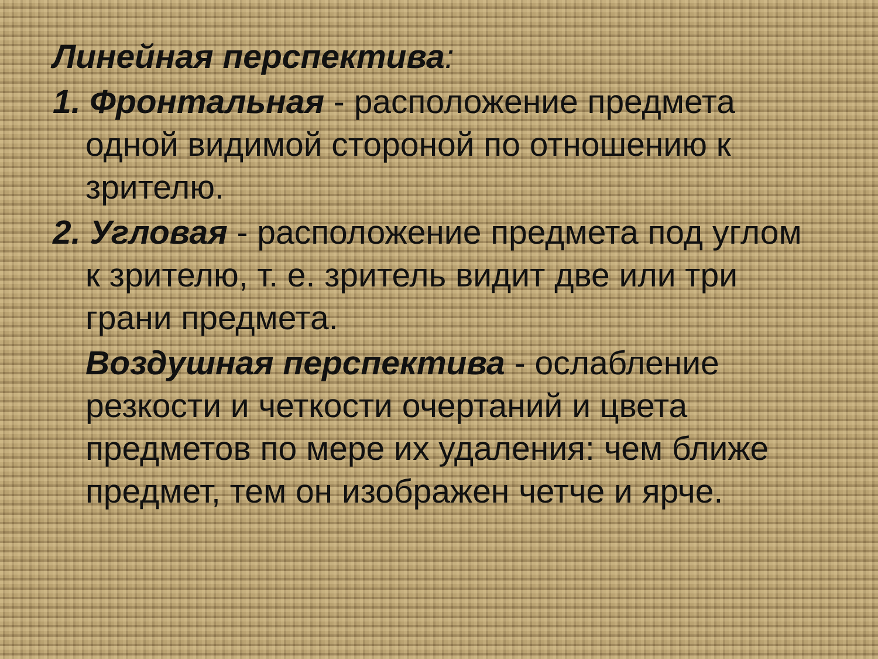Линейная перспектива:
1. Фронтальная - расположение предмета одной видимой стороной по отношению к зрителю.
2. Угловая - расположение предмета под углом к зрителю, т. е. зритель видит две или три грани предмета.
Воздушная перспектива - ослабление резкости и четкости очертаний и цвета предметов по мере их удаления: чем ближе предмет, тем он изображен четче и ярче.